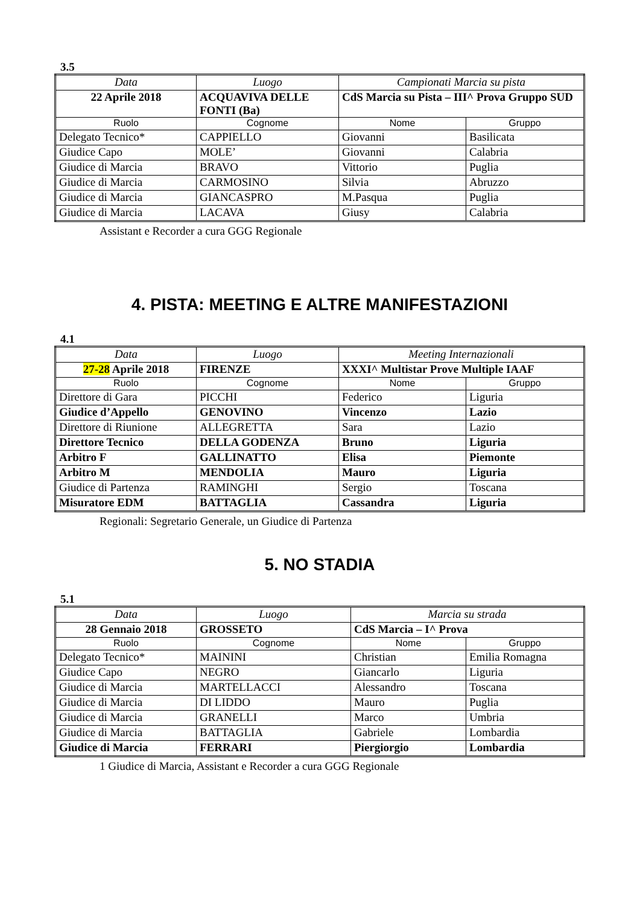3.5
| Data | Luogo | Campionati Marcia su pista | |
| --- | --- | --- | --- |
| 22 Aprile 2018 | ACQUAVIVA DELLE FONTI (Ba) | CdS Marcia su Pista – III^ Prova Gruppo SUD | |
| Ruolo | Cognome | Nome | Gruppo |
| Delegato Tecnico* | CAPPIELLO | Giovanni | Basilicata |
| Giudice Capo | MOLE’ | Giovanni | Calabria |
| Giudice di Marcia | BRAVO | Vittorio | Puglia |
| Giudice di Marcia | CARMOSINO | Silvia | Abruzzo |
| Giudice di Marcia | GIANCASPRO | M.Pasqua | Puglia |
| Giudice di Marcia | LACAVA | Giusy | Calabria |
Assistant e Recorder a cura GGG Regionale
4. PISTA: MEETING E ALTRE MANIFESTAZIONI
4.1
| Data | Luogo | Meeting Internazionali | |
| --- | --- | --- | --- |
| 27-28 Aprile 2018 | FIRENZE | XXXI^ Multistar Prove Multiple IAAF | |
| Ruolo | Cognome | Nome | Gruppo |
| Direttore di Gara | PICCHI | Federico | Liguria |
| Giudice d’Appello | GENOVINO | Vincenzo | Lazio |
| Direttore di Riunione | ALLEGRETTA | Sara | Lazio |
| Direttore Tecnico | DELLA GODENZA | Bruno | Liguria |
| Arbitro F | GALLINATTO | Elisa | Piemonte |
| Arbitro M | MENDOLIA | Mauro | Liguria |
| Giudice di Partenza | RAMINGHI | Sergio | Toscana |
| Misuratore EDM | BATTAGLIA | Cassandra | Liguria |
Regionali: Segretario Generale, un Giudice di Partenza
5. NO STADIA
5.1
| Data | Luogo | Marcia su strada | |
| --- | --- | --- | --- |
| 28 Gennaio 2018 | GROSSETO | CdS Marcia – I^ Prova | |
| Ruolo | Cognome | Nome | Gruppo |
| Delegato Tecnico* | MAININI | Christian | Emilia Romagna |
| Giudice Capo | NEGRO | Giancarlo | Liguria |
| Giudice di Marcia | MARTELLACCI | Alessandro | Toscana |
| Giudice di Marcia | DI LIDDO | Mauro | Puglia |
| Giudice di Marcia | GRANELLI | Marco | Umbria |
| Giudice di Marcia | BATTAGLIA | Gabriele | Lombardia |
| Giudice di Marcia | FERRARI | Piergiorgio | Lombardia |
1 Giudice di Marcia, Assistant e Recorder a cura GGG Regionale